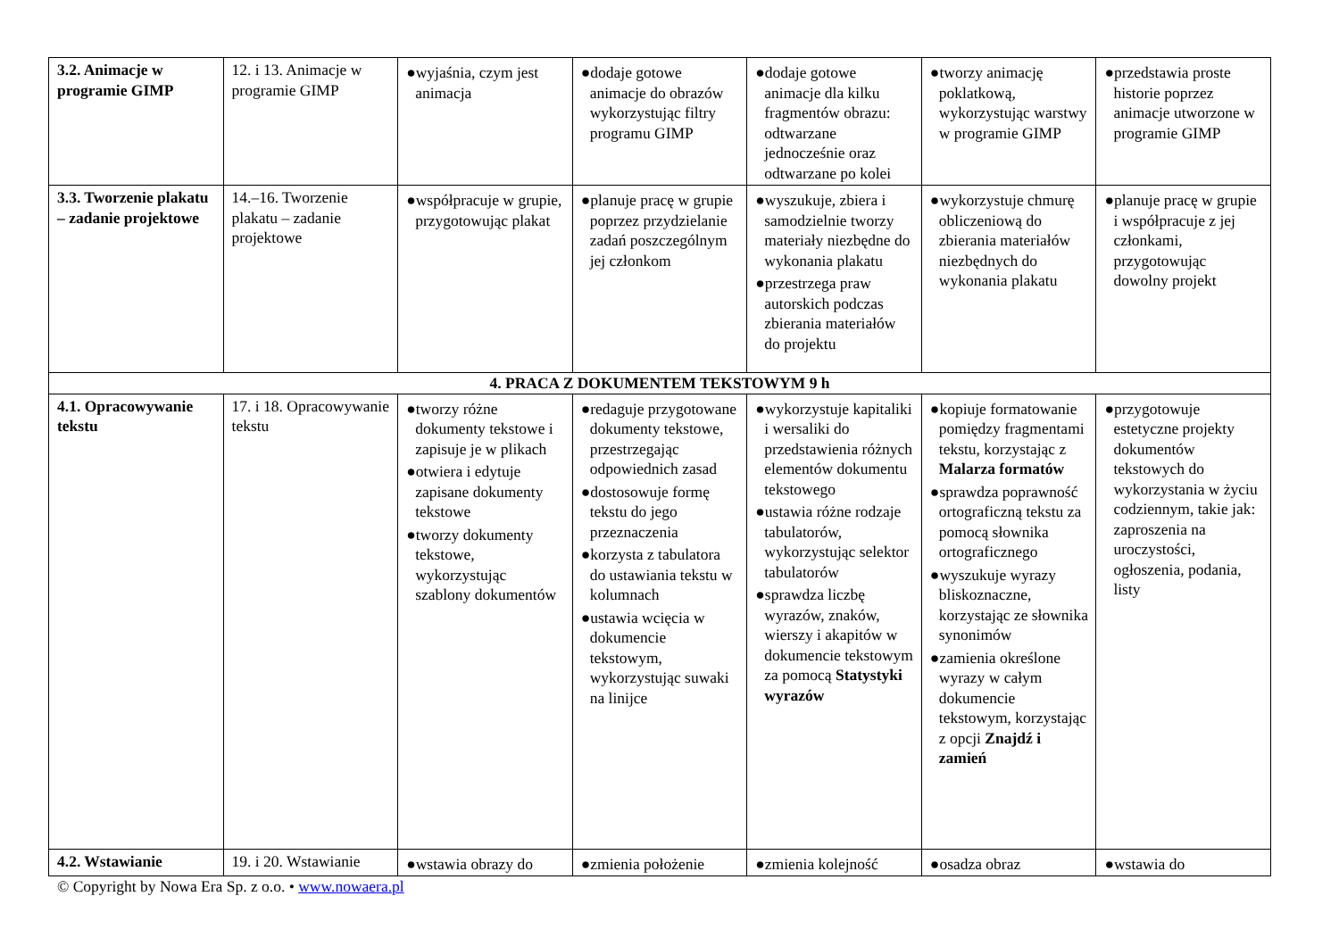| 3.2. Animacje w programie GIMP | 12. i 13. Animacje w programie GIMP | ●wyjaśnia, czym jest animacja | ●dodaje gotowe animacje do obrazów wykorzystując filtry programu GIMP | ●dodaje gotowe animacje dla kilku fragmentów obrazu: odtwarzane jednocześnie oraz odtwarzane po kolei | ●tworzy animację poklatkową, wykorzystując warstwy w programie GIMP | ●przedstawia proste historie poprzez animacje utworzone w programie GIMP |
| 3.3. Tworzenie plakatu – zadanie projektowe | 14.–16. Tworzenie plakatu – zadanie projektowe | ●współpracuje w grupie, przygotowując plakat | ●planuje pracę w grupie poprzez przydzielanie zadań poszczególnym jej członkom | ●wyszukuje, zbiera i samodzielnie tworzy materiały niezbędne do wykonania plakatu ●przestrzega praw autorskich podczas zbierania materiałów do projektu | ●wykorzystuje chmurę obliczeniową do zbierania materiałów niezbędnych do wykonania plakatu | ●planuje pracę w grupie i współpracuje z jej członkami, przygotowując dowolny projekt |
| 4. PRACA Z DOKUMENTEM TEKSTOWYM 9 h | | | | | | |
| 4.1. Opracowywanie tekstu | 17. i 18. Opracowywanie tekstu | ●tworzy różne dokumenty tekstowe i zapisuje je w plikach ●otwiera i edytuje zapisane dokumenty tekstowe ●tworzy dokumenty tekstowe, wykorzystując szablony dokumentów | ●redaguje przygotowane dokumenty tekstowe, przestrzegając odpowiednich zasad ●dostosowuje formę tekstu do jego przeznaczenia ●korzysta z tabulatora do ustawiania tekstu w kolumnach ●ustawia wcięcia w dokumencie tekstowym, wykorzystując suwaki na linijce | ●wykorzystuje kapitaliki i wersaliki do przedstawienia różnych elementów dokumentu tekstowego ●ustawia różne rodzaje tabulatorów, wykorzystując selektor tabulatorów ●sprawdza liczbę wyrazów, znaków, wierszy i akapitów w dokumencie tekstowym za pomocą Statystyki wyrazów | ●kopiuje formatowanie pomiędzy fragmentami tekstu, korzystając z Malarza formatów ●sprawdza poprawność ortograficzną tekstu za pomocą słownika ortograficznego ●wyszukuje wyrazy bliskoznaczne, korzystając ze słownika synonimów ●zamienia określone wyrazy w całym dokumencie tekstowym, korzystając z opcji Znajdź i zamień | ●przygotowuje estetyczne projekty dokumentów tekstowych do wykorzystania w życiu codziennym, takie jak: zaproszenia na uroczystości, ogłoszenia, podania, listy |
| 4.2. Wstawianie | 19. i 20. Wstawianie | ●wstawia obrazy do | ●zmienia położenie | ●zmienia kolejność | ●osadza obraz | ●wstawia do |
© Copyright by Nowa Era Sp. z o.o. • www.nowaera.pl